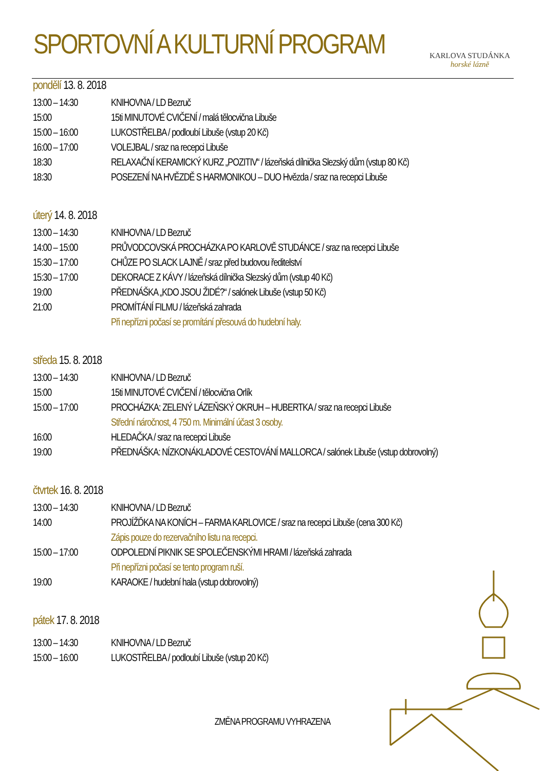SPORTOVNÍ A KULTURNÍ PROGRAM KARLOVA STUDÁNKA
horské lázně
pondělí 13. 8. 2018
13:00 – 14:30
KNIHOVNA / LD Bezruč
15:00 15ti MINUTOVÉ CVIČENÍ / malá tělocvična Libuše
15:00 – 16:00
LUKOSTŘELBA / podloubí Libuše (vstup 20 Kč)
16:00 – 17:00
VOLEJBAL / sraz na recepci Libuše
18:30 RELAXAČNÍ KERAMICKÝ KURZ „POZITIV“ / lázeňská dílnička Slezský dům (vstup 80 Kč)
18:30 POSEZENÍ NA HVĚZDĚ S HARMONIKOU – DUO Hvězda / sraz na recepci Libuše
úterý 14. 8. 2018
13:00 – 14:30
KNIHOVNA / LD Bezruč
14:00 – 15:00
PRŮVODCOVSKÁ PROCHÁZKA PO KARLOVĚ STUDÁNCE / sraz na recepci Libuše
15:30 – 17:00
CHŮZE PO SLACK LAJNĚ / sraz před budovou ředitelství
15:30 – 17:00
DEKORACE Z KÁVY / lázeňská dílnička Slezský dům (vstup 40 Kč)
19:00 PŘEDNÁŠKA „KDO JSOU ŽIDÉ?“ / salónek Libuše (vstup 50 Kč)
21:00 PROMÍTÁNÍ FILMU / lázeňská zahrada
Při nepřízni počasí se promítání přesouvá do hudební haly.
středa 15. 8. 2018
13:00 – 14:30
KNIHOVNA / LD Bezruč
15:00 15ti MINUTOVÉ CVIČENÍ / tělocvična Orlík
15:00 – 17:00
PROCHÁZKA: ZELENÝ LÁZEŇSKÝ OKRUH – HUBERTKA / sraz na recepci Libuše
Střední náročnost, 4 750 m. Minimální účast 3 osoby.
16:00 HLEDAČKA / sraz na recepci Libuše
19:00 PŘEDNÁŠKA: NÍZKONÁKLADOVÉ CESTOVÁNÍ MALLORCA / salónek Libuše (vstup dobrovolný)
čtvrtek 16. 8. 2018
13:00 – 14:30
KNIHOVNA / LD Bezruč
14:00 PROJÍŽĎKA NA KONÍCH – FARMA KARLOVICE / sraz na recepci Libuše (cena 300 Kč)
Zápis pouze do rezervačního listu na recepci.
15:00 – 17:00
ODPOLEDNÍ PIKNIK SE SPOLEČENSKÝMI HRAMI / lázeňská zahrada
Při nepřízni počasí se tento program ruší.
19:00 KARAOKE / hudební hala (vstup dobrovolný)
pátek 17. 8. 2018
13:00 – 14:30
KNIHOVNA / LD Bezruč
15:00 – 16:00
LUKOSTŘELBA / podloubí Libuše (vstup 20 Kč)
ZMĚNA PROGRAMU VYHRAZENA